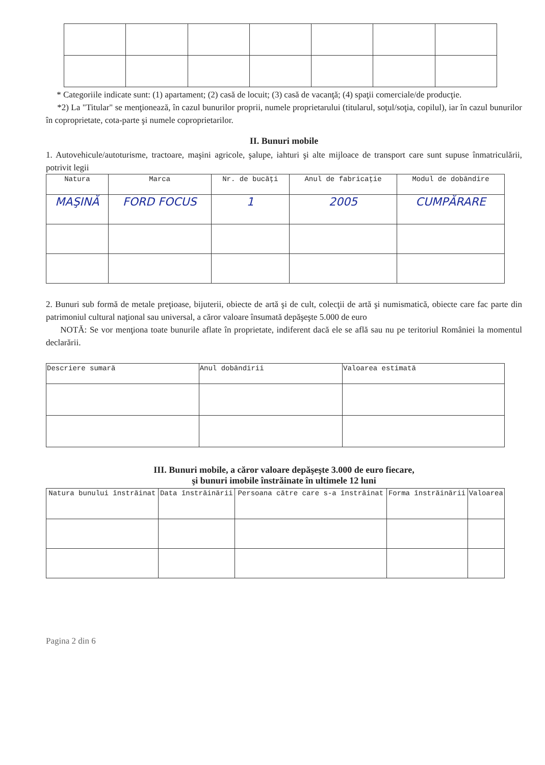* Categoriile indicate sunt: (1) apartament; (2) casă de locuit; (3) casă de vacanţă; (4) spaţii comerciale/de producţie.
*2) La "Titular" se menţionează, în cazul bunurilor proprii, numele proprietarului (titularul, soţul/soţia, copilul), iar în cazul bunurilor în coproprietate, cota-parte şi numele coproprietarilor.
II. Bunuri mobile
1. Autovehicule/autoturisme, tractoare, maşini agricole, şalupe, iahturi şi alte mijloace de transport care sunt supuse înmatriculării, potrivit legii
| Natura | Marca | Nr. de bucăţi | Anul de fabricaţie | Modul de dobândire |
| --- | --- | --- | --- | --- |
| MAŞINĂ | FORD FOCUS | 1 | 2005 | CUMPĂRARE |
2. Bunuri sub formă de metale preţioase, bijuterii, obiecte de artă şi de cult, colecţii de artă şi numismatică, obiecte care fac parte din patrimoniul cultural naţional sau universal, a căror valoare însumată depăşeşte 5.000 de euro
NOTĂ: Se vor menţiona toate bunurile aflate în proprietate, indiferent dacă ele se află sau nu pe teritoriul României la momentul declarării.
| Descriere sumară | Anul dobândirii | Valoarea estimată |
| --- | --- | --- |
III. Bunuri mobile, a căror valoare depăşeşte 3.000 de euro fiecare,
şi bunuri imobile înstrăinate în ultimele 12 luni
| Natura bunului înstrăinat | Data înstrăinării | Persoana către care s-a înstrăinat | Forma înstrăinării | Valoarea |
| --- | --- | --- | --- | --- |
Pagina 2 din 6